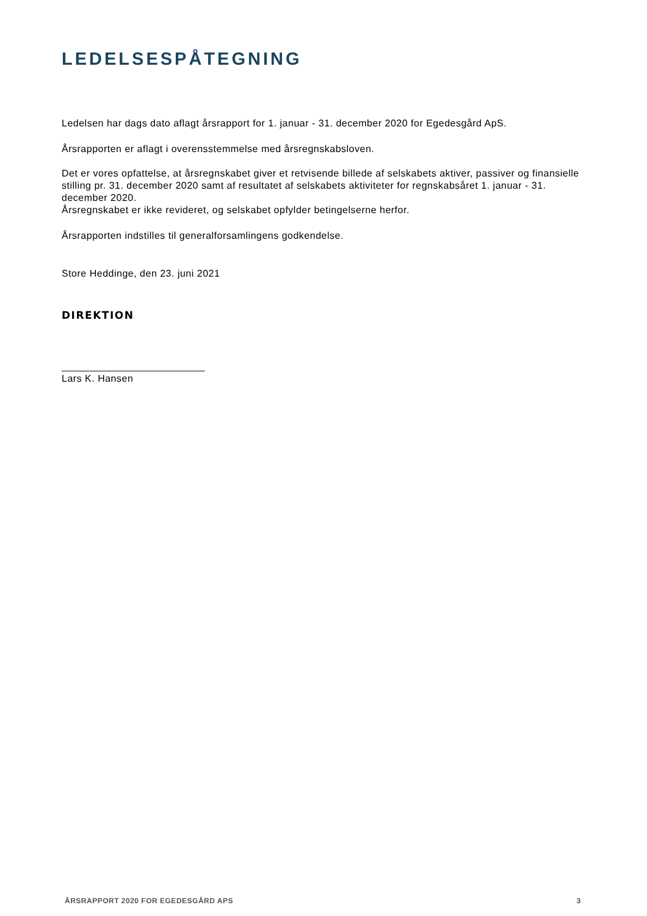LEDELSESPÅTEGNING
Ledelsen har dags dato aflagt årsrapport for 1. januar - 31. december 2020 for Egedesgård ApS.
Årsrapporten er aflagt i overensstemmelse med årsregnskabsloven.
Det er vores opfattelse, at årsregnskabet giver et retvisende billede af selskabets aktiver, passiver og finansielle stilling pr. 31. december 2020 samt af resultatet af selskabets aktiviteter for regnskabsåret 1. januar - 31. december 2020.
Årsregnskabet er ikke revideret, og selskabet opfylder betingelserne herfor.
Årsrapporten indstilles til generalforsamlingens godkendelse.
Store Heddinge, den 23. juni 2021
DIREKTION
_________________________
Lars K. Hansen
ÅRSRAPPORT 2020 FOR EGEDESGÅRD APS 3